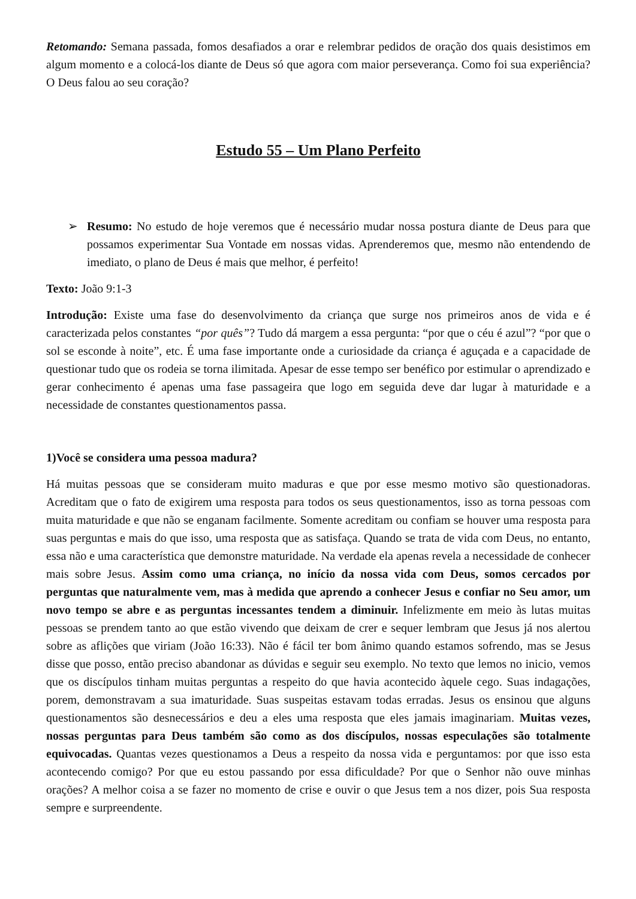Retomando: Semana passada, fomos desafiados a orar e relembrar pedidos de oração dos quais desistimos em algum momento e a colocá-los diante de Deus só que agora com maior perseverança. Como foi sua experiência? O Deus falou ao seu coração?
Estudo 55 – Um Plano Perfeito
➢ Resumo: No estudo de hoje veremos que é necessário mudar nossa postura diante de Deus para que possamos experimentar Sua Vontade em nossas vidas. Aprenderemos que, mesmo não entendendo de imediato, o plano de Deus é mais que melhor, é perfeito!
Texto: João 9:1-3
Introdução: Existe uma fase do desenvolvimento da criança que surge nos primeiros anos de vida e é caracterizada pelos constantes “por quês”? Tudo dá margem a essa pergunta: “por que o céu é azul”? “por que o sol se esconde à noite”, etc. É uma fase importante onde a curiosidade da criança é aguçada e a capacidade de questionar tudo que os rodeia se torna ilimitada. Apesar de esse tempo ser benéfico por estimular o aprendizado e gerar conhecimento é apenas uma fase passageira que logo em seguida deve dar lugar à maturidade e a necessidade de constantes questionamentos passa.
1)Você se considera uma pessoa madura?
Há muitas pessoas que se consideram muito maduras e que por esse mesmo motivo são questionadoras. Acreditam que o fato de exigirem uma resposta para todos os seus questionamentos, isso as torna pessoas com muita maturidade e que não se enganam facilmente. Somente acreditam ou confiam se houver uma resposta para suas perguntas e mais do que isso, uma resposta que as satisfaça. Quando se trata de vida com Deus, no entanto, essa não e uma característica que demonstre maturidade. Na verdade ela apenas revela a necessidade de conhecer mais sobre Jesus. Assim como uma criança, no início da nossa vida com Deus, somos cercados por perguntas que naturalmente vem, mas à medida que aprendo a conhecer Jesus e confiar no Seu amor, um novo tempo se abre e as perguntas incessantes tendem a diminuir. Infelizmente em meio às lutas muitas pessoas se prendem tanto ao que estão vivendo que deixam de crer e sequer lembram que Jesus já nos alertou sobre as aflições que viriam (João 16:33). Não é fácil ter bom ânimo quando estamos sofrendo, mas se Jesus disse que posso, então preciso abandonar as dúvidas e seguir seu exemplo. No texto que lemos no inicio, vemos que os discípulos tinham muitas perguntas a respeito do que havia acontecido àquele cego. Suas indagações, porem, demonstravam a sua imaturidade. Suas suspeitas estavam todas erradas. Jesus os ensinou que alguns questionamentos são desnecessários e deu a eles uma resposta que eles jamais imaginariam. Muitas vezes, nossas perguntas para Deus também são como as dos discípulos, nossas especulações são totalmente equivocadas. Quantas vezes questionamos a Deus a respeito da nossa vida e perguntamos: por que isso esta acontecendo comigo? Por que eu estou passando por essa dificuldade? Por que o Senhor não ouve minhas orações? A melhor coisa a se fazer no momento de crise e ouvir o que Jesus tem a nos dizer, pois Sua resposta sempre e surpreendente.